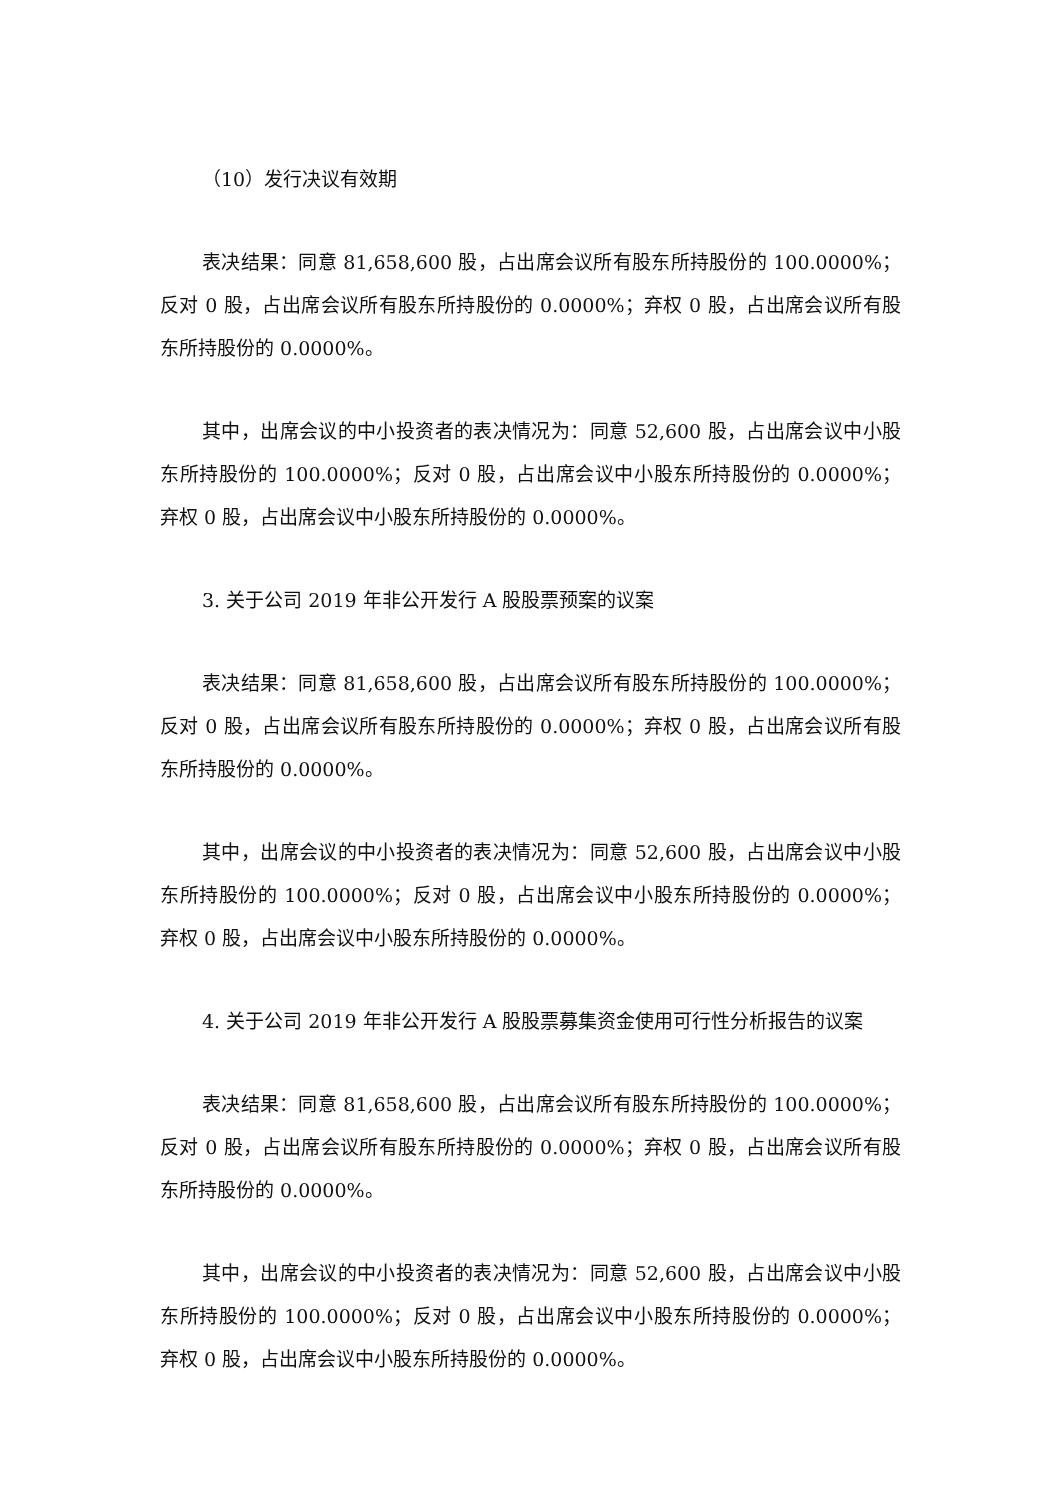（10）发行决议有效期
表决结果：同意 81,658,600 股，占出席会议所有股东所持股份的 100.0000%；反对 0 股，占出席会议所有股东所持股份的 0.0000%；弃权 0 股，占出席会议所有股东所持股份的 0.0000%。
其中，出席会议的中小投资者的表决情况为：同意 52,600 股，占出席会议中小股东所持股份的 100.0000%；反对 0 股，占出席会议中小股东所持股份的 0.0000%；弃权 0 股，占出席会议中小股东所持股份的 0.0000%。
3. 关于公司 2019 年非公开发行 A 股股票预案的议案
表决结果：同意 81,658,600 股，占出席会议所有股东所持股份的 100.0000%；反对 0 股，占出席会议所有股东所持股份的 0.0000%；弃权 0 股，占出席会议所有股东所持股份的 0.0000%。
其中，出席会议的中小投资者的表决情况为：同意 52,600 股，占出席会议中小股东所持股份的 100.0000%；反对 0 股，占出席会议中小股东所持股份的 0.0000%；弃权 0 股，占出席会议中小股东所持股份的 0.0000%。
4. 关于公司 2019 年非公开发行 A 股股票募集资金使用可行性分析报告的议案
表决结果：同意 81,658,600 股，占出席会议所有股东所持股份的 100.0000%；反对 0 股，占出席会议所有股东所持股份的 0.0000%；弃权 0 股，占出席会议所有股东所持股份的 0.0000%。
其中，出席会议的中小投资者的表决情况为：同意 52,600 股，占出席会议中小股东所持股份的 100.0000%；反对 0 股，占出席会议中小股东所持股份的 0.0000%；弃权 0 股，占出席会议中小股东所持股份的 0.0000%。